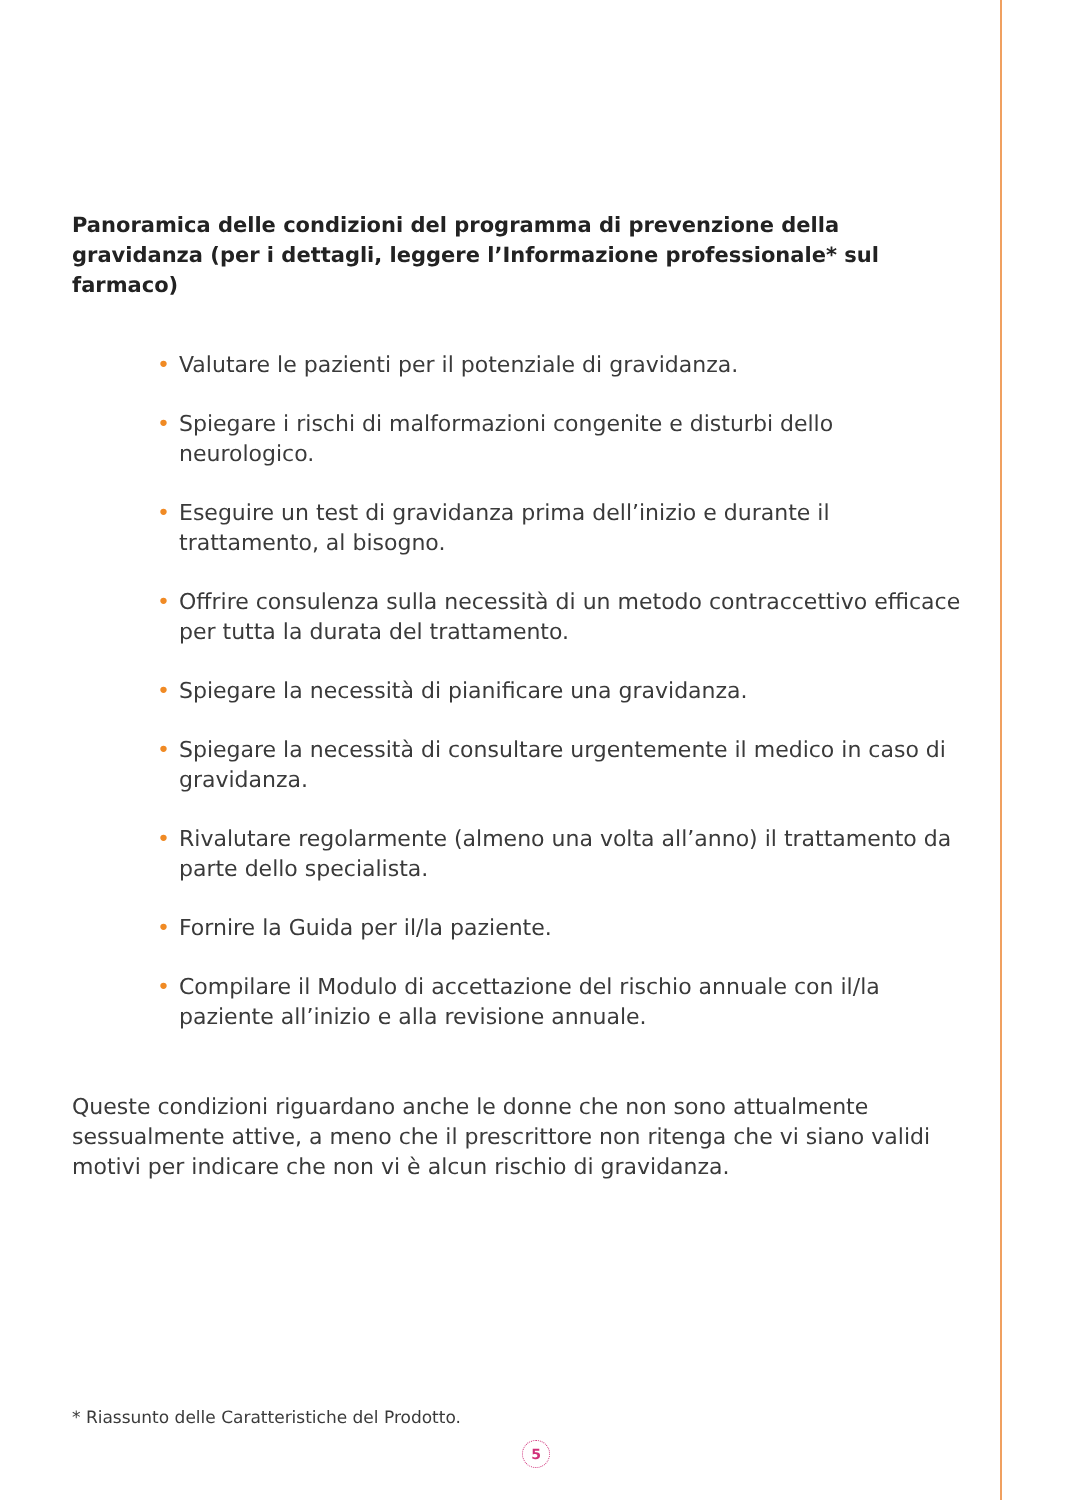Panoramica delle condizioni del programma di prevenzione della gravidanza (per i dettagli, leggere l’Informazione professionale* sul farmaco)
• Valutare le pazienti per il potenziale di gravidanza.
• Spiegare i rischi di malformazioni congenite e disturbi dello neurologico.
• Eseguire un test di gravidanza prima dell’inizio e durante il trattamento, al bisogno.
• Offrire consulenza sulla necessità di un metodo contraccettivo efficace per tutta la durata del trattamento.
• Spiegare la necessità di pianificare una gravidanza.
• Spiegare la necessità di consultare urgentemente il medico in caso di gravidanza.
• Rivalutare regolarmente (almeno una volta all’anno) il trattamento da parte dello specialista.
• Fornire la Guida per il/la paziente.
• Compilare il Modulo di accettazione del rischio annuale con il/la paziente all’inizio e alla revisione annuale.
Queste condizioni riguardano anche le donne che non sono attualmente sessualmente attive, a meno che il prescrittore non ritenga che vi siano validi motivi per indicare che non vi è alcun rischio di gravidanza.
* Riassunto delle Caratteristiche del Prodotto.
5